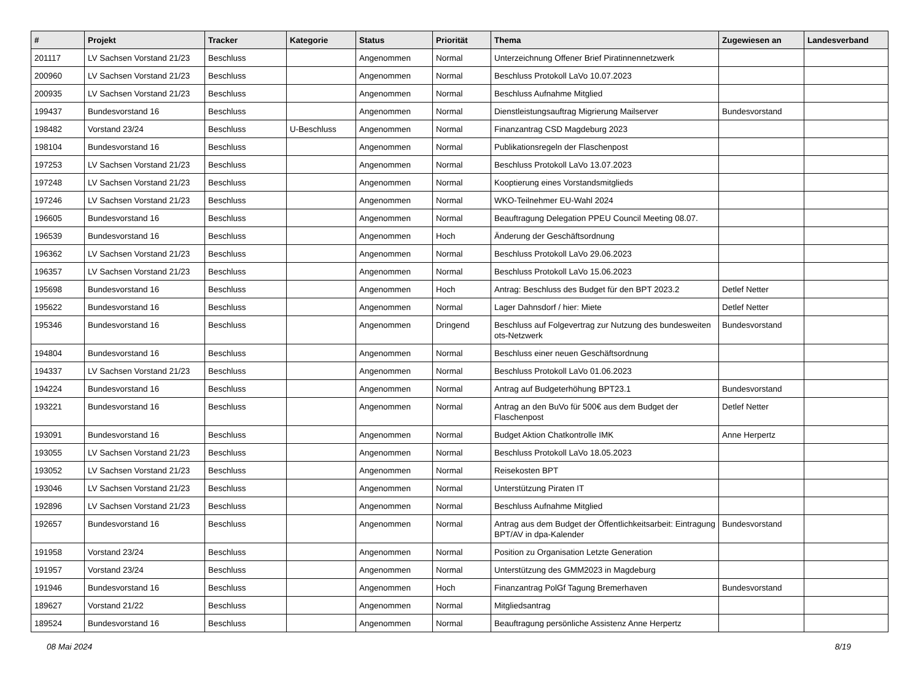| # | Projekt | Tracker | Kategorie | Status | Priorität | Thema | Zugewiesen an | Landesverband |
| --- | --- | --- | --- | --- | --- | --- | --- | --- |
| 201117 | LV Sachsen Vorstand 21/23 | Beschluss | | Angenommen | Normal | Unterzeichnung Offener Brief Piratinnennetzwerk | | |
| 200960 | LV Sachsen Vorstand 21/23 | Beschluss | | Angenommen | Normal | Beschluss Protokoll LaVo 10.07.2023 | | |
| 200935 | LV Sachsen Vorstand 21/23 | Beschluss | | Angenommen | Normal | Beschluss Aufnahme Mitglied | | |
| 199437 | Bundesvorstand 16 | Beschluss | | Angenommen | Normal | Dienstleistungsauftrag Migrierung Mailserver | Bundesvorstand | |
| 198482 | Vorstand 23/24 | Beschluss | U-Beschluss | Angenommen | Normal | Finanzantrag CSD Magdeburg 2023 | | |
| 198104 | Bundesvorstand 16 | Beschluss | | Angenommen | Normal | Publikationsregeln der Flaschenpost | | |
| 197253 | LV Sachsen Vorstand 21/23 | Beschluss | | Angenommen | Normal | Beschluss Protokoll LaVo 13.07.2023 | | |
| 197248 | LV Sachsen Vorstand 21/23 | Beschluss | | Angenommen | Normal | Kooptierung eines Vorstandsmitglieds | | |
| 197246 | LV Sachsen Vorstand 21/23 | Beschluss | | Angenommen | Normal | WKO-Teilnehmer EU-Wahl 2024 | | |
| 196605 | Bundesvorstand 16 | Beschluss | | Angenommen | Normal | Beauftragung Delegation PPEU Council Meeting 08.07. | | |
| 196539 | Bundesvorstand 16 | Beschluss | | Angenommen | Hoch | Änderung der Geschäftsordnung | | |
| 196362 | LV Sachsen Vorstand 21/23 | Beschluss | | Angenommen | Normal | Beschluss Protokoll LaVo 29.06.2023 | | |
| 196357 | LV Sachsen Vorstand 21/23 | Beschluss | | Angenommen | Normal | Beschluss Protokoll LaVo 15.06.2023 | | |
| 195698 | Bundesvorstand 16 | Beschluss | | Angenommen | Hoch | Antrag: Beschluss des Budget für den BPT 2023.2 | Detlef Netter | |
| 195622 | Bundesvorstand 16 | Beschluss | | Angenommen | Normal | Lager Dahnsdorf / hier: Miete | Detlef Netter | |
| 195346 | Bundesvorstand 16 | Beschluss | | Angenommen | Dringend | Beschluss auf Folgevertrag zur Nutzung des bundesweiten ots-Netzwerk | Bundesvorstand | |
| 194804 | Bundesvorstand 16 | Beschluss | | Angenommen | Normal | Beschluss einer neuen Geschäftsordnung | | |
| 194337 | LV Sachsen Vorstand 21/23 | Beschluss | | Angenommen | Normal | Beschluss Protokoll LaVo 01.06.2023 | | |
| 194224 | Bundesvorstand 16 | Beschluss | | Angenommen | Normal | Antrag auf Budgeterhöhung BPT23.1 | Bundesvorstand | |
| 193221 | Bundesvorstand 16 | Beschluss | | Angenommen | Normal | Antrag an den BuVo für 500€ aus dem Budget der Flaschenpost | Detlef Netter | |
| 193091 | Bundesvorstand 16 | Beschluss | | Angenommen | Normal | Budget Aktion Chatkontrolle IMK | Anne Herpertz | |
| 193055 | LV Sachsen Vorstand 21/23 | Beschluss | | Angenommen | Normal | Beschluss Protokoll LaVo 18.05.2023 | | |
| 193052 | LV Sachsen Vorstand 21/23 | Beschluss | | Angenommen | Normal | Reisekosten BPT | | |
| 193046 | LV Sachsen Vorstand 21/23 | Beschluss | | Angenommen | Normal | Unterstützung Piraten IT | | |
| 192896 | LV Sachsen Vorstand 21/23 | Beschluss | | Angenommen | Normal | Beschluss Aufnahme Mitglied | | |
| 192657 | Bundesvorstand 16 | Beschluss | | Angenommen | Normal | Antrag aus dem Budget der Öffentlichkeitsarbeit: Eintragung BPT/AV in dpa-Kalender | Bundesvorstand | |
| 191958 | Vorstand 23/24 | Beschluss | | Angenommen | Normal | Position zu Organisation Letzte Generation | | |
| 191957 | Vorstand 23/24 | Beschluss | | Angenommen | Normal | Unterstützung des GMM2023 in Magdeburg | | |
| 191946 | Bundesvorstand 16 | Beschluss | | Angenommen | Hoch | Finanzantrag PolGf Tagung Bremerhaven | Bundesvorstand | |
| 189627 | Vorstand 21/22 | Beschluss | | Angenommen | Normal | Mitgliedsantrag | | |
| 189524 | Bundesvorstand 16 | Beschluss | | Angenommen | Normal | Beauftragung persönliche Assistenz Anne Herpertz | | |
08 Mai 2024 8/19